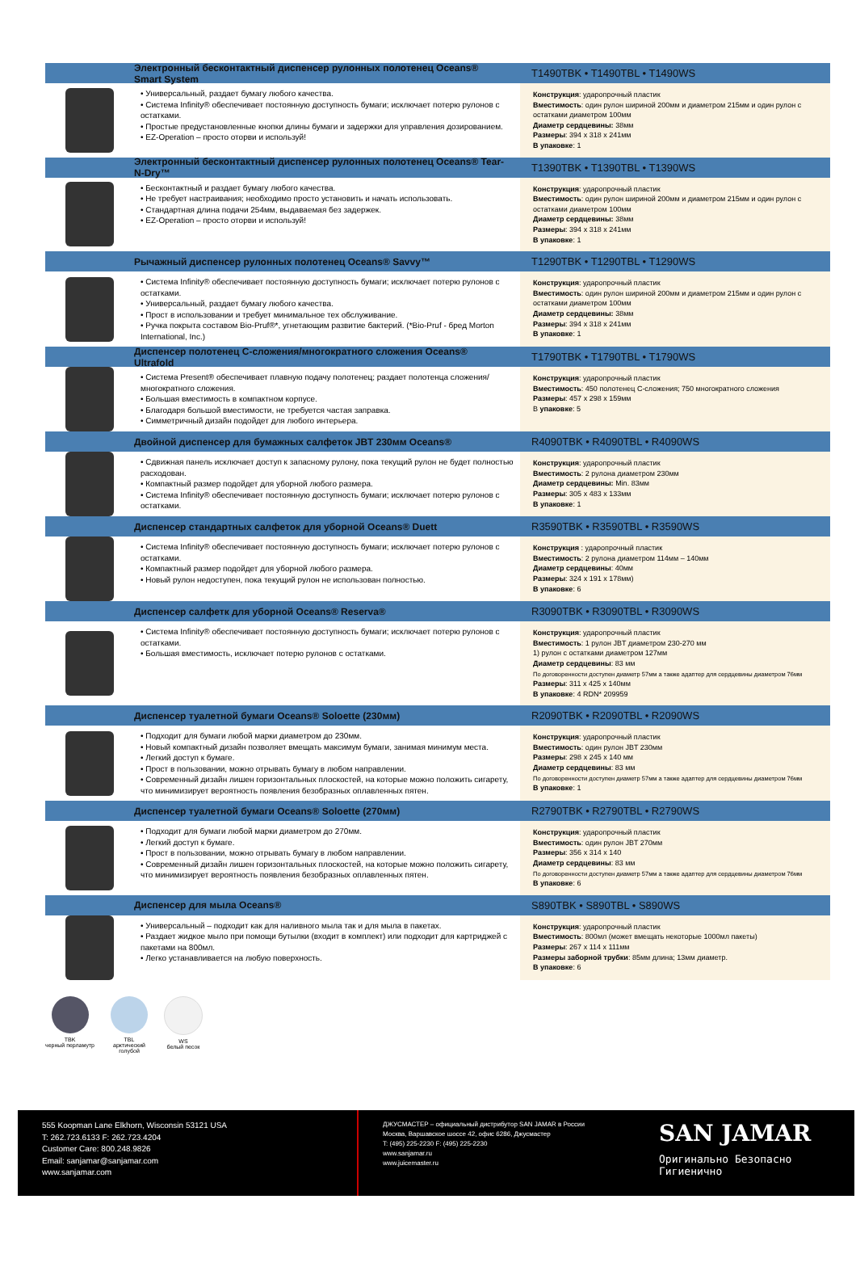Электронный бесконтактный диспенсер рулонных полотенец Oceans® Smart System T1490TBK • T1490TBL • T1490WS
• Универсальный, раздает бумагу любого качества.
• Система Infinity® обеспечивает постоянную доступность бумаги; исключает потерю рулонов с остатками.
• Простые предустановленные кнопки длины бумаги и задержки для управления дозированием.
• EZ-Operation – просто оторви и используй!
Конструкция: ударопрочный пластик
Вместимость: один рулон шириной 200мм и диаметром 215мм и один рулон с остатками диаметром 100мм
Диаметр сердцевины: 38мм
Размеры: 394 x 318 x 241мм
В упаковке: 1
Электронный бесконтактный диспенсер рулонных полотенец Oceans® Tear-N-Dry™ T1390TBK • T1390TBL • T1390WS
• Бесконтактный и раздает бумагу любого качества.
• Не требует настраивания; необходимо просто установить и начать использовать.
• Стандартная длина подачи 254мм, выдаваемая без задержек.
• EZ-Operation – просто оторви и используй!
Конструкция: ударопрочный пластик
Вместимость: один рулон шириной 200мм и диаметром 215мм и один рулон с остатками диаметром 100мм
Диаметр сердцевины: 38мм
Размеры: 394 x 318 x 241мм
В упаковке: 1
Рычажный диспенсер рулонных полотенец Oceans® Savvy™ T1290TBK • T1290TBL • T1290WS
• Система Infinity® обеспечивает постоянную доступность бумаги; исключает потерю рулонов с остатками.
• Универсальный, раздает бумагу любого качества.
• Прост в использовании и требует минимальное тех обслуживание.
• Ручка покрыта составом Bio-Pruf®*, угнетающим развитие бактерий. (*Bio-Pruf - бред Morton International, Inc.)
Конструкция: ударопрочный пластик
Вместимость: один рулон шириной 200мм и диаметром 215мм и один рулон с остатками диаметром 100мм
Диаметр сердцевины: 38мм
Размеры: 394 x 318 x 241мм
В упаковке: 1
Диспенсер полотенец С-сложения/многократного сложения Oceans® Ultrafold T1790TBK • T1790TBL • T1790WS
• Система Present® обеспечивает плавную подачу полотенец; раздает полотенца сложения/многократного сложения.
• Большая вместимость в компактном корпусе.
• Благодаря большой вместимости, не требуется частая заправка.
• Симметричный дизайн подойдет для любого интерьера.
Конструкция: ударопрочный пластик
Вместимость: 450 полотенец С-сложения; 750 многократного сложения
Размеры: 457 x 298 x 159мм
В упаковке: 5
Двойной диспенсер для бумажных салфеток JBT 230мм Oceans® R4090TBK • R4090TBL • R4090WS
• Сдвижная панель исключает доступ к запасному рулону, пока текущий рулон не будет полностью расходован.
• Компактный размер подойдет для уборной любого размера.
• Система Infinity® обеспечивает постоянную доступность бумаги; исключает потерю рулонов с остатками.
Конструкция: ударопрочный пластик
Вместимость: 2 рулона диаметром 230мм
Диаметр сердцевины: Min. 83мм
Размеры: 305 x 483 x 133мм
В упаковке: 1
Диспенсер стандартных салфеток для уборной Oceans® Duett R3590TBK • R3590TBL • R3590WS
• Система Infinity® обеспечивает постоянную доступность бумаги; исключает потерю рулонов с остатками.
• Компактный размер подойдет для уборной любого размера.
• Новый рулон недоступен, пока текущий рулон не использован полностью.
Конструкция : ударопрочный пластик
Вместимость: 2 рулона диаметром 114мм – 140мм
Диаметр сердцевины: 40мм
Размеры: 324 x 191 x 178мм)
В упаковке: 6
Диспенсер салфетк для уборной Oceans® Reserva® R3090TBK • R3090TBL • R3090WS
• Система Infinity® обеспечивает постоянную доступность бумаги; исключает потерю рулонов с остатками.
• Большая вместимость, исключает потерю рулонов с остатками.
Конструкция: ударопрочный пластик
Вместимость: 1 рулон JBT диаметром 230-270 мм
1) рулон с остатками диаметром 127мм
Диаметр сердцевины: 83 мм
По договоренности доступен диаметр 57мм а также адаптер для сердцевины диаметром 76мм
Размеры: 311 x 425 x 140мм
В упаковке: 4 RDN* 209959
Диспенсер туалетной бумаги Oceans® Soloette (230мм) R2090TBK • R2090TBL • R2090WS
• Подходит для бумаги любой марки диаметром до 230мм.
• Новый компактный дизайн позволяет вмещать максимум бумаги, занимая минимум места.
• Легкий доступ к бумаге.
• Прост в пользовании, можно отрывать бумагу в любом направлении.
• Современный дизайн лишен горизонтальных плоскостей, на которые можно положить сигарету, что минимизирует вероятность появления безобразных оплавленных пятен.
Конструкция: ударопрочный пластик
Вместимость: один рулон JBT 230мм
Размеры: 298 x 245 x 140 мм
Диаметр сердцевины: 83 мм
По договоренности доступен диаметр 57мм а также адаптер для сердцевины диаметром 76мм
В упаковке: 1
Диспенсер туалетной бумаги Oceans® Soloette (270мм) R2790TBK • R2790TBL • R2790WS
• Подходит для бумаги любой марки диаметром до 270мм.
• Легкий доступ к бумаге.
• Прост в пользовании, можно отрывать бумагу в любом направлении.
• Современный дизайн лишен горизонтальных плоскостей, на которые можно положить сигарету, что минимизирует вероятность появления безобразных оплавленных пятен.
Конструкция: ударопрочный пластик
Вместимость: один рулон JBT 270мм
Размеры: 356 x 314 x 140
Диаметр сердцевины: 83 мм
По договоренности доступен диаметр 57мм а также адаптер для сердцевины диаметром 76мм
В упаковке: 6
Диспенсер для мыла Oceans® S890TBK • S890TBL • S890WS
• Универсальный – подходит как для наливного мыла так и для мыла в пакетах.
• Раздает жидкое мыло при помощи бутылки (входит в комплект) или подходит для картриджей с пакетами на 800мл.
• Легко устанавливается на любую поверхность.
Конструкция: ударопрочный пластик
Вместимость: 800мл (может вмещать некоторые 1000мл пакеты)
Размеры: 267 x 114 x 111мм
Размеры заборной трубки: 85мм длина; 13мм диаметр.
В упаковке: 6
TBK
черный перламутр
TBL
арктический
голубой
WS
белый песок
555 Koopman Lane Elkhorn, Wisconsin 53121 USA
T: 262.723.6133 F: 262.723.4204
Customer Care: 800.248.9826
Email: sanjamar@sanjamar.com
www.sanjamar.com
ДЖУСМАСТЕР – официальный дистрибутор SAN JAMAR в России
Москва, Варшавское шоссе 42, офис 6286, Джусмастер
T: (495) 225-2230 F: (495) 225-2230
www.sanjamar.ru
www.juicemaster.ru
SAN JAMAR
Оригинально Безопасно Гигиенично